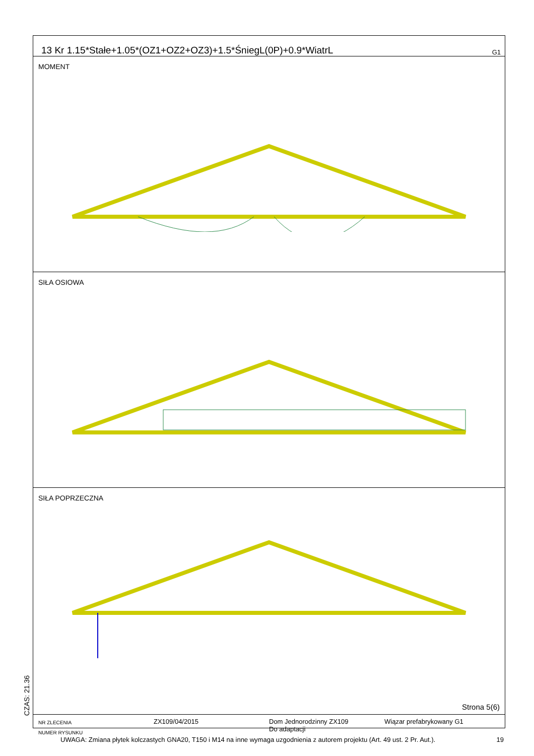13 Kr 1.15*Stałe+1.05*(OZ1+OZ2+OZ3)+1.5*ŚniegL(0P)+0.9*WiatrL G1
MOMENT
SIŁA OSIOWA
SIŁA POPRZECZNA
Strona 5(6)
NR ZLECENIA
NUMER RYSUNKU
ZX109/04/2015 Dom Jednorodzinny ZX109
Do adaptacji
Wiązar prefabrykowany G1
CZAS: 21.36
UWAGA: Zmiana płytek kolczastych GNA20, T150 i M14 na inne wymaga uzgodnienia z autorem projektu (Art. 49 ust. 2 Pr. Aut.). 19